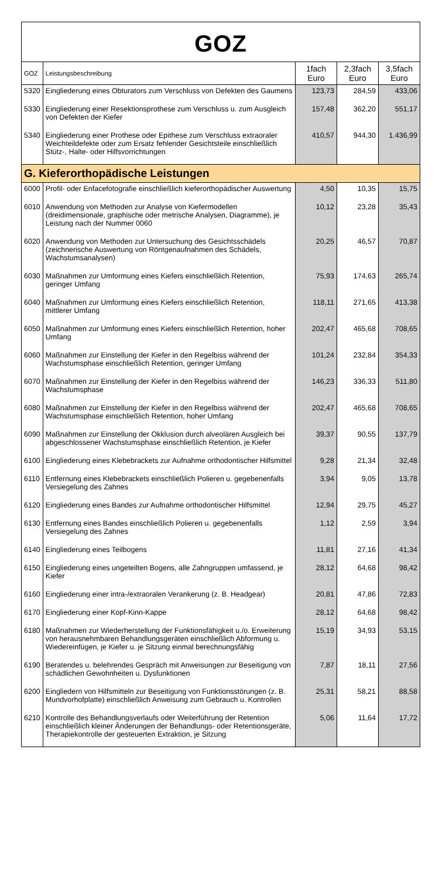GOZ
| GOZ | Leistungsbeschreibung | 1fach Euro | 2,3fach Euro | 3,5fach Euro |
| --- | --- | --- | --- | --- |
| 5320 | Eingliederung eines Obturators zum Verschluss von Defekten des Gaumens | 123,73 | 284,59 | 433,06 |
| 5330 | Eingliederung einer Resektionsprothese zum Verschluss u. zum Ausgleich von Defekten der Kiefer | 157,48 | 362,20 | 551,17 |
| 5340 | Eingliederung einer Prothese oder Epithese zum Verschluss extraoraler Weichteildefekte oder zum Ersatz fehlender Gesichtsteile einschließlich Stütz-, Halte- oder Hilfsvorrichtungen | 410,57 | 944,30 | 1.436,99 |
| G. Kieferorthopädische Leistungen | | | | |
| 6000 | Profil- oder Enfacefotografie einschließlich kieferorthopädischer Auswertung | 4,50 | 10,35 | 15,75 |
| 6010 | Anwendung von Methoden zur Analyse von Kiefermodellen (dreidimensionale, graphische oder metrische Analysen, Diagramme), je Leistung nach der Nummer 0060 | 10,12 | 23,28 | 35,43 |
| 6020 | Anwendung von Methoden zur Untersuchung des Gesichtsschädels (zeichnerische Auswertung von Röntgenaufnahmen des Schädels, Wachstumsanalysen) | 20,25 | 46,57 | 70,87 |
| 6030 | Maßnahmen zur Umformung eines Kiefers einschließlich Retention, geringer Umfang | 75,93 | 174,63 | 265,74 |
| 6040 | Maßnahmen zur Umformung eines Kiefers einschließlich Retention, mittlerer Umfang | 118,11 | 271,65 | 413,38 |
| 6050 | Maßnahmen zur Umformung eines Kiefers einschließlich Retention, hoher Umfang | 202,47 | 465,68 | 708,65 |
| 6060 | Maßnahmen zur Einstellung der Kiefer in den Regelbiss während der Wachstumsphase einschließlich Retention, geringer Umfang | 101,24 | 232,84 | 354,33 |
| 6070 | Maßnahmen zur Einstellung der Kiefer in den Regelbiss während der Wachstumsphase | 146,23 | 336,33 | 511,80 |
| 6080 | Maßnahmen zur Einstellung der Kiefer in den Regelbiss während der Wachstumsphase einschließlich Retention, hoher Umfang | 202,47 | 465,68 | 708,65 |
| 6090 | Maßnahmen zur Einstellung der Okklusion durch alveolären Ausgleich bei abgeschlossener Wachstumsphase einschließlich Retention, je Kiefer | 39,37 | 90,55 | 137,79 |
| 6100 | Eingliederung eines Klebebrackets zur Aufnahme orthodontischer Hilfsmittel | 9,28 | 21,34 | 32,48 |
| 6110 | Entfernung eines Klebebrackets einschließlich Polieren u. gegebenenfalls Versiegelung des Zahnes | 3,94 | 9,05 | 13,78 |
| 6120 | Eingliederung eines Bandes zur Aufnahme orthodontischer Hilfsmittel | 12,94 | 29,75 | 45,27 |
| 6130 | Entfernung eines Bandes einschließlich Polieren u. gegebenenfalls Versiegelung des Zahnes | 1,12 | 2,59 | 3,94 |
| 6140 | Eingliederung eines Teilbogens | 11,81 | 27,16 | 41,34 |
| 6150 | Eingliederung eines ungeteilten Bogens, alle Zahngruppen umfassend, je Kiefer | 28,12 | 64,68 | 98,42 |
| 6160 | Eingliederung einer intra-/extraoralen Verankerung (z. B. Headgear) | 20,81 | 47,86 | 72,83 |
| 6170 | Eingliederung einer Kopf-Kinn-Kappe | 28,12 | 64,68 | 98,42 |
| 6180 | Maßnahmen zur Wiederherstellung der Funktionsfähigkeit u./o. Erweiterung von herausnehmbaren Behandlungsgeräten einschließlich Abformung u. Wiedereinfügen, je Kiefer u. je Sitzung einmal berechnungsfähig | 15,19 | 34,93 | 53,15 |
| 6190 | Beratendes u. belehrendes Gespräch mit Anweisungen zur Beseitigung von schädlichen Gewohnheiten u. Dysfunktionen | 7,87 | 18,11 | 27,56 |
| 6200 | Eingliedern von Hilfsmitteln zur Beseitigung von Funktionsstörungen (z. B. Mundvorhofplatte) einschließlich Anweisung zum Gebrauch u. Kontrollen | 25,31 | 58,21 | 88,58 |
| 6210 | Kontrolle des Behandlungsverlaufs oder Weiterführung der Retention einschließlich kleiner Änderungen der Behandlungs- oder Retentionsgeräte, Therapiekontrolle der gesteuerten Extraktion, je Sitzung | 5,06 | 11,64 | 17,72 |